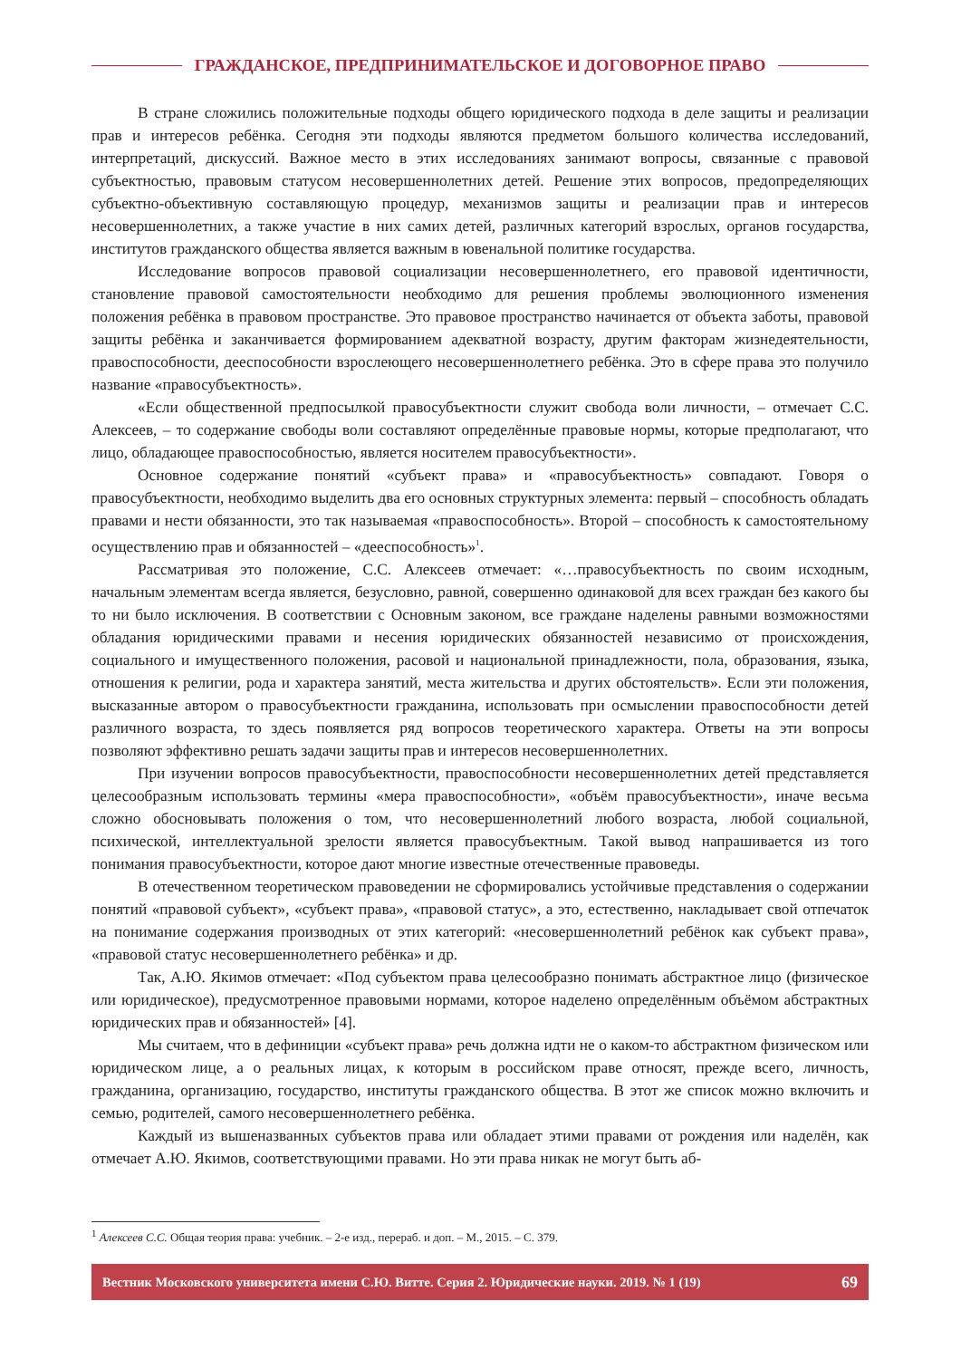ГРАЖДАНСКОЕ, ПРЕДПРИНИМАТЕЛЬСКОЕ И ДОГОВОРНОЕ ПРАВО
В стране сложились положительные подходы общего юридического подхода в деле защиты и реализации прав и интересов ребёнка. Сегодня эти подходы являются предметом большого количества исследований, интерпретаций, дискуссий. Важное место в этих исследованиях занимают вопросы, связанные с правовой субъектностью, правовым статусом несовершеннолетних детей. Решение этих вопросов, предопределяющих субъектно-объективную составляющую процедур, механизмов защиты и реализации прав и интересов несовершеннолетних, а также участие в них самих детей, различных категорий взрослых, органов государства, институтов гражданского общества является важным в ювенальной политике государства.
Исследование вопросов правовой социализации несовершеннолетнего, его правовой идентичности, становление правовой самостоятельности необходимо для решения проблемы эволюционного изменения положения ребёнка в правовом пространстве. Это правовое пространство начинается от объекта заботы, правовой защиты ребёнка и заканчивается формированием адекватной возрасту, другим факторам жизнедеятельности, правоспособности, дееспособности взрослеющего несовершеннолетнего ребёнка. Это в сфере права это получило название «правосубъектность».
«Если общественной предпосылкой правосубъектности служит свобода воли личности, – отмечает С.С. Алексеев, – то содержание свободы воли составляют определённые правовые нормы, которые предполагают, что лицо, обладающее правоспособностью, является носителем правосубъектности».
Основное содержание понятий «субъект права» и «правосубъектность» совпадают. Говоря о правосубъектности, необходимо выделить два его основных структурных элемента: первый – способность обладать правами и нести обязанности, это так называемая «правоспособность». Второй – способность к самостоятельному осуществлению прав и обязанностей – «дееспособность»<sup>1</sup>.
Рассматривая это положение, С.С. Алексеев отмечает: «…правосубъектность по своим исходным, начальным элементам всегда является, безусловно, равной, совершенно одинаковой для всех граждан без какого бы то ни было исключения. В соответствии с Основным законом, все граждане наделены равными возможностями обладания юридическими правами и несения юридических обязанностей независимо от происхождения, социального и имущественного положения, расовой и национальной принадлежности, пола, образования, языка, отношения к религии, рода и характера занятий, места жительства и других обстоятельств». Если эти положения, высказанные автором о правосубъектности гражданина, использовать при осмыслении правоспособности детей различного возраста, то здесь появляется ряд вопросов теоретического характера. Ответы на эти вопросы позволяют эффективно решать задачи защиты прав и интересов несовершеннолетних.
При изучении вопросов правосубъектности, правоспособности несовершеннолетних детей представляется целесообразным использовать термины «мера правоспособности», «объём правосубъектности», иначе весьма сложно обосновывать положения о том, что несовершеннолетний любого возраста, любой социальной, психической, интеллектуальной зрелости является правосубъектным. Такой вывод напрашивается из того понимания правосубъектности, которое дают многие известные отечественные правоведы.
В отечественном теоретическом правоведении не сформировались устойчивые представления о содержании понятий «правовой субъект», «субъект права», «правовой статус», а это, естественно, накладывает свой отпечаток на понимание содержания производных от этих категорий: «несовершеннолетний ребёнок как субъект права», «правовой статус несовершеннолетнего ребёнка» и др.
Так, А.Ю. Якимов отмечает: «Под субъектом права целесообразно понимать абстрактное лицо (физическое или юридическое), предусмотренное правовыми нормами, которое наделено определённым объёмом абстрактных юридических прав и обязанностей» [4].
Мы считаем, что в дефиниции «субъект права» речь должна идти не о каком-то абстрактном физическом или юридическом лице, а о реальных лицах, к которым в российском праве относят, прежде всего, личность, гражданина, организацию, государство, институты гражданского общества. В этот же список можно включить и семью, родителей, самого несовершеннолетнего ребёнка.
Каждый из вышеназванных субъектов права или обладает этими правами от рождения или наделён, как отмечает А.Ю. Якимов, соответствующими правами. Но эти права никак не могут быть аб-
<sup>1</sup> Алексеев С.С. Общая теория права: учебник. – 2-е изд., перераб. и доп. – М., 2015. – С. 379.
Вестник Московского университета имени С.Ю. Витте. Серия 2. Юридические науки. 2019. № 1 (19) 69